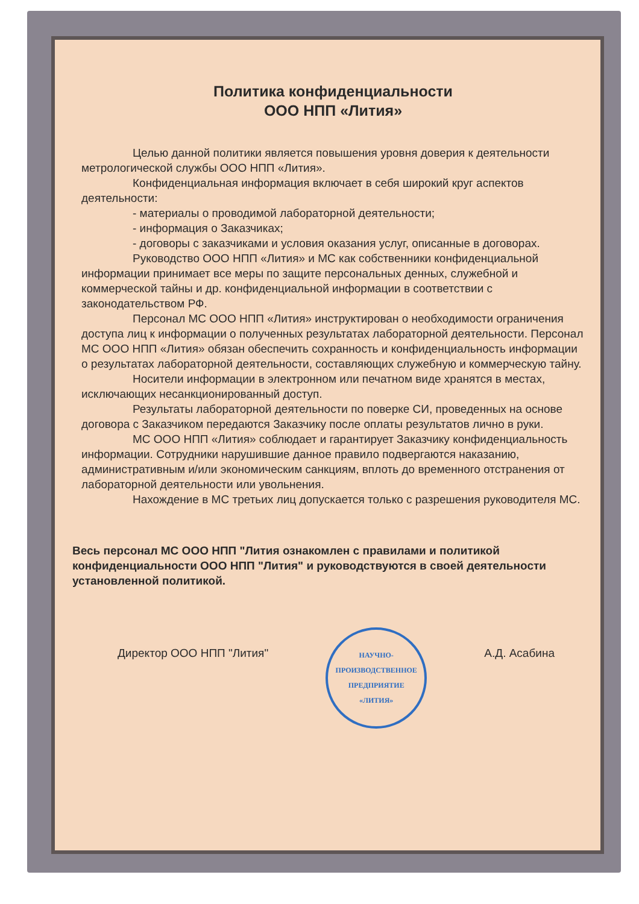Политика конфиденциальности
ООО НПП «Лития»
Целью данной политики является повышения уровня доверия к деятельности метрологической службы ООО НПП «Лития».
Конфиденциальная информация включает в себя широкий круг аспектов деятельности:
- материалы о проводимой лабораторной деятельности;
- информация о Заказчиках;
- договоры с заказчиками и условия оказания услуг, описанные в договорах.
Руководство ООО НПП «Лития» и МС как собственники конфиденциальной информации принимает все меры по защите персональных денных, служебной и коммерческой тайны и др. конфиденциальной информации в соответствии с законодательством РФ.
Персонал МС ООО НПП «Лития» инструктирован о необходимости ограничения доступа лиц к информации о полученных результатах лабораторной деятельности. Персонал МС ООО НПП «Лития» обязан обеспечить сохранность и конфиденциальность информации о результатах лабораторной деятельности, составляющих служебную и коммерческую тайну.
Носители информации в электронном или печатном виде хранятся в местах, исключающих несанкционированный доступ.
Результаты лабораторной деятельности по поверке СИ, проведенных на основе договора с Заказчиком передаются Заказчику после оплаты результатов лично в руки.
МС ООО НПП «Лития» соблюдает и гарантирует Заказчику конфиденциальность информации. Сотрудники нарушившие данное правило подвергаются наказанию, административным и/или экономическим санкциям, вплоть до временного отстранения от лабораторной деятельности или увольнения.
Нахождение в МС третьих лиц допускается только с разрешения руководителя МС.
Весь персонал МС ООО НПП "Лития ознакомлен с правилами и политикой конфиденциальности ООО НПП "Лития" и руководствуются в своей деятельности установленной политикой.
Директор ООО НПП "Лития"
НАУЧНО-
ПРОИЗВОДСТВЕННОЕ
ПРЕДПРИЯТИЕ
«ЛИТИЯ»
А.Д. Асабина